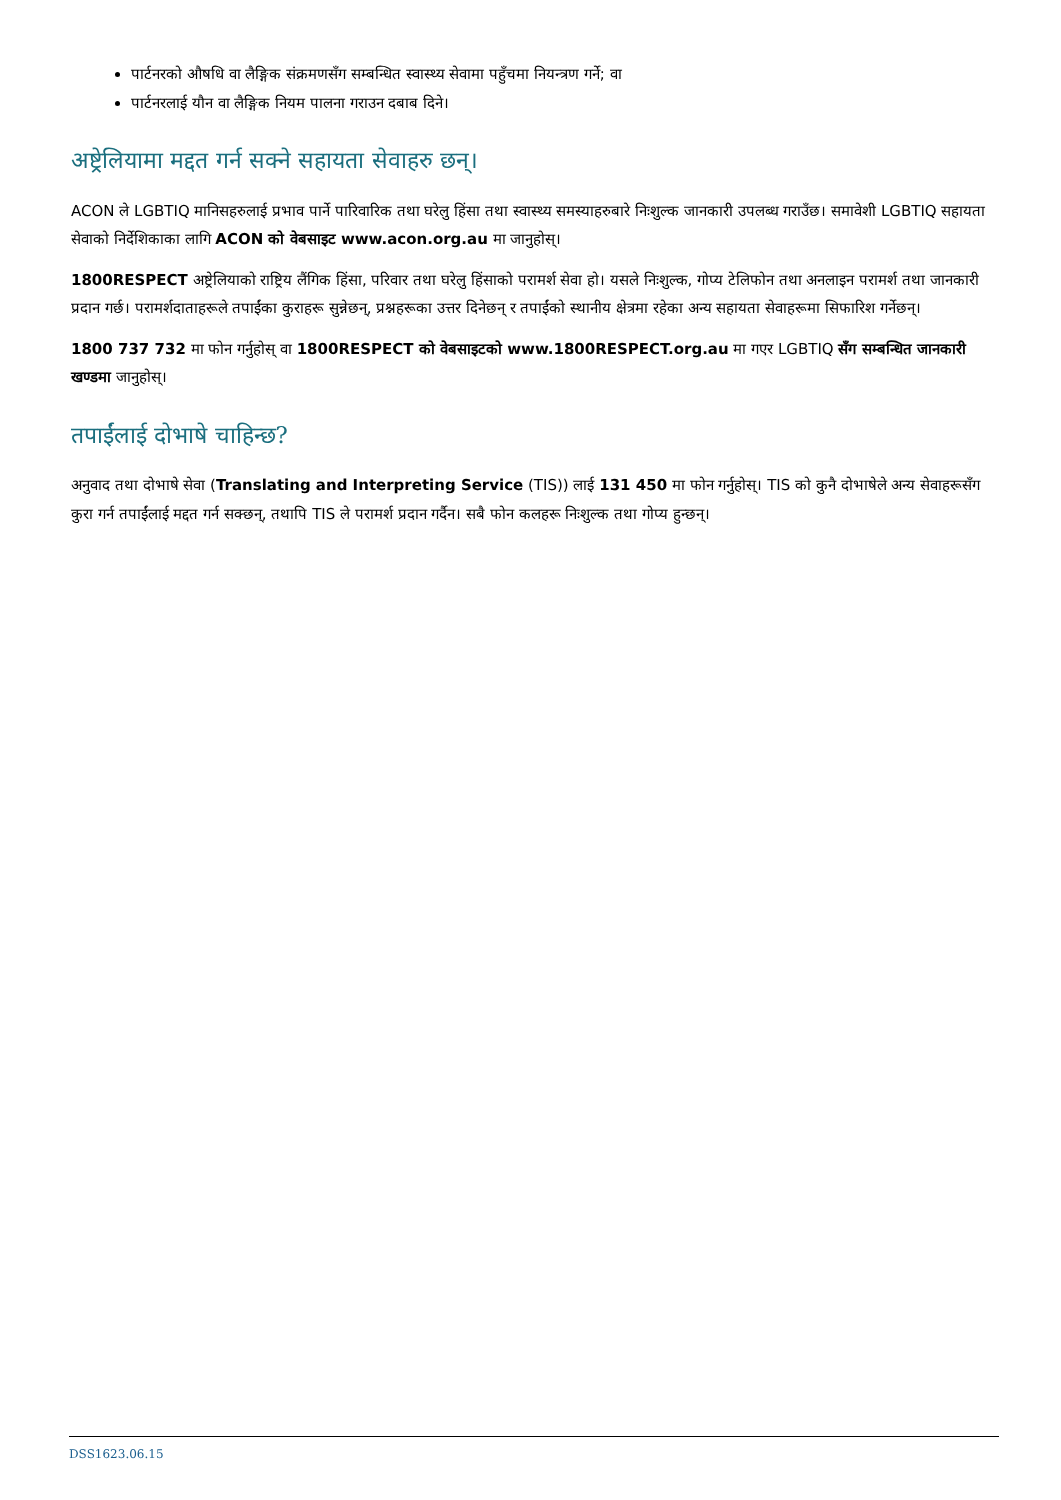पार्टनरको औषधि वा लैङ्गिक संक्रमणसँग सम्बन्धित स्वास्थ्य सेवामा पहुँचमा नियन्त्रण गर्ने; वा
पार्टनरलाई यौन वा लैङ्गिक नियम पालना गराउन दबाब दिने।
अष्ट्रेलियामा मद्दत गर्न सक्ने सहायता सेवाहरु छन्।
ACON ले LGBTIQ मानिसहरुलाई प्रभाव पार्ने पारिवारिक तथा घरेलु हिंसा तथा स्वास्थ्य समस्याहरुबारे निःशुल्क जानकारी उपलब्ध गराउँछ। समावेशी LGBTIQ सहायता सेवाको निर्देशिकाका लागि ACON को वेबसाइट www.acon.org.au मा जानुहोस्।
1800RESPECT अष्ट्रेलियाको राष्ट्रिय लैंगिक हिंसा, परिवार तथा घरेलु हिंसाको परामर्श सेवा हो। यसले निःशुल्क, गोप्य टेलिफोन तथा अनलाइन परामर्श तथा जानकारी प्रदान गर्छ। परामर्शदाताहरूले तपाईंका कुराहरू सुन्नेछन्, प्रश्नहरूका उत्तर दिनेछन् र तपाईंको स्थानीय क्षेत्रमा रहेका अन्य सहायता सेवाहरूमा सिफारिश गर्नेछन्।
1800 737 732 मा फोन गर्नुहोस् वा 1800RESPECT को वेबसाइटको www.1800RESPECT.org.au मा गएर LGBTIQ सँग सम्बन्धित जानकारी खण्डमा जानुहोस्।
तपाईंलाई दोभाषे चाहिन्छ?
अनुवाद तथा दोभाषे सेवा (Translating and Interpreting Service (TIS)) लाई 131 450 मा फोन गर्नुहोस्। TIS को कुनै दोभाषेले अन्य सेवाहरूसँग कुरा गर्न तपाईंलाई मद्दत गर्न सक्छन्, तथापि TIS ले परामर्श प्रदान गर्दैन। सबै फोन कलहरू निःशुल्क तथा गोप्य हुन्छन्।
DSS1623.06.15